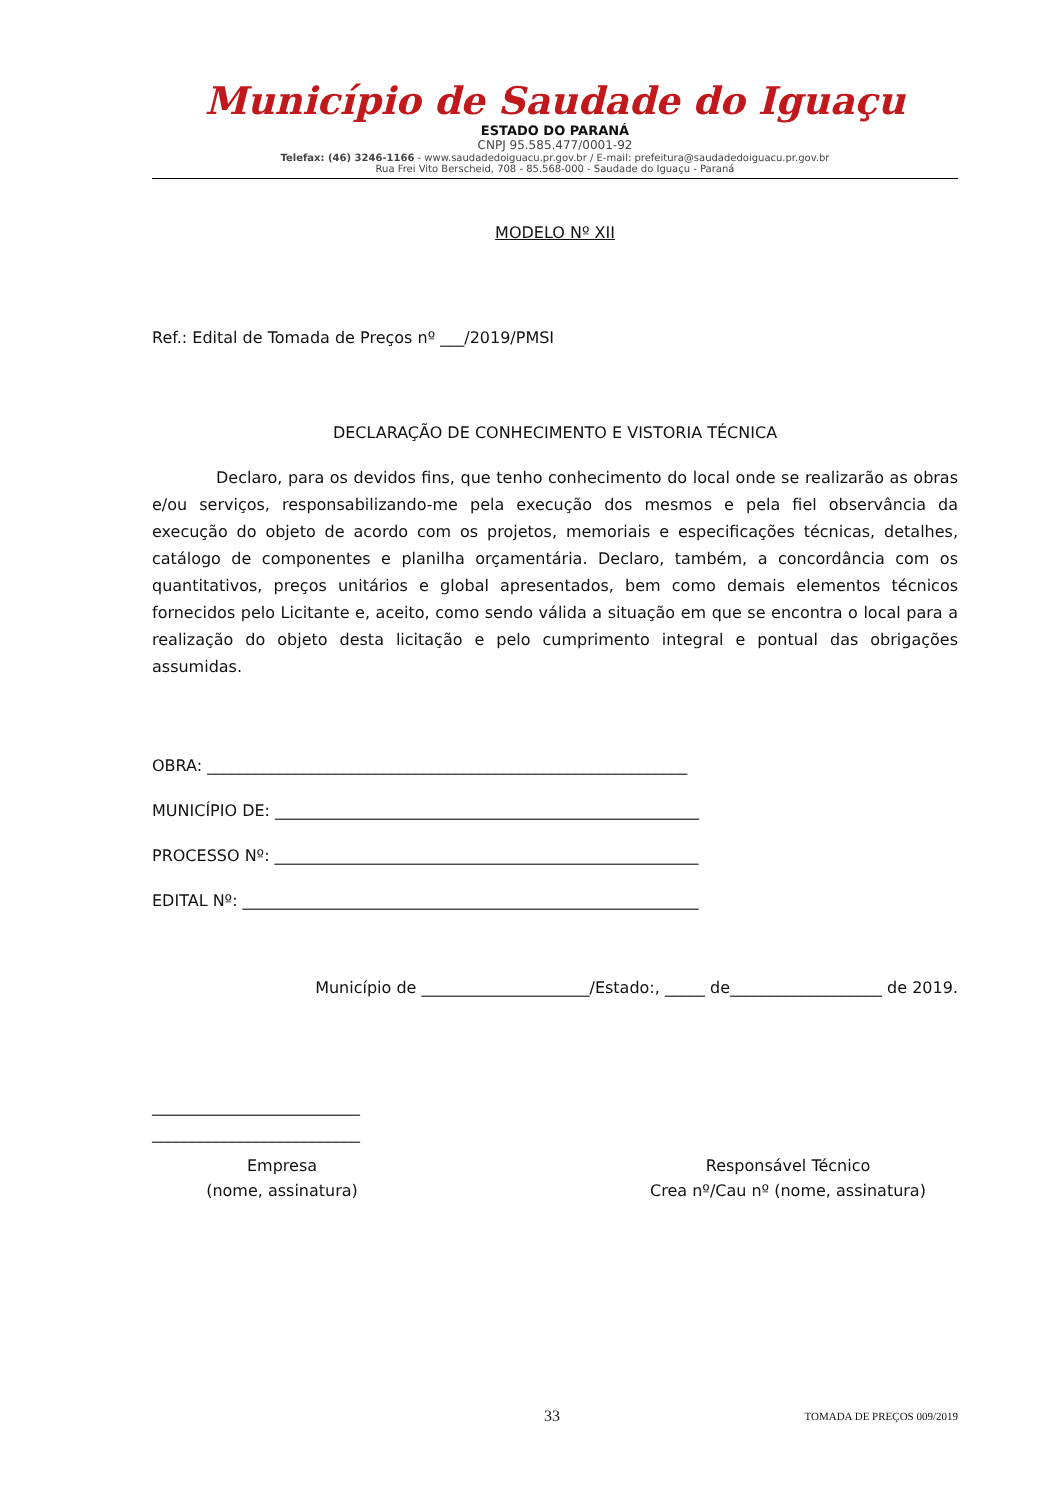Município de Saudade do Iguaçu
ESTADO DO PARANÁ
CNPJ 95.585.477/0001-92
Telefax: (46) 3246-1166 - www.saudadedoiguacu.pr.gov.br / E-mail: prefeitura@saudadedoiguacu.pr.gov.br
Rua Frei Vito Berscheid, 708 - 85.568-000 - Saudade do Iguaçu - Paraná
MODELO Nº XII
Ref.: Edital de Tomada de Preços nº ___/2019/PMSI
DECLARAÇÃO DE CONHECIMENTO E VISTORIA TÉCNICA
Declaro, para os devidos fins, que tenho conhecimento do local onde se realizarão as obras e/ou serviços, responsabilizando-me pela execução dos mesmos e pela fiel observância da execução do objeto de acordo com os projetos, memoriais e especificações técnicas, detalhes, catálogo de componentes e planilha orçamentária. Declaro, também, a concordância com os quantitativos, preços unitários e global apresentados, bem como demais elementos técnicos fornecidos pelo Licitante e, aceito, como sendo válida a situação em que se encontra o local para a realização do objeto desta licitação e pelo cumprimento integral e pontual das obrigações assumidas.
OBRA: ____________________________________________________________
MUNICÍPIO DE: _____________________________________________________
PROCESSO Nº: _____________________________________________________
EDITAL Nº: _________________________________________________________
Município de _____________________/Estado:, _____ de___________________ de 2019.
__________________________
__________________________
Empresa
(nome, assinatura)
Responsável Técnico
Crea nº/Cau nº (nome, assinatura)
33 TOMADA DE PREÇOS 009/2019